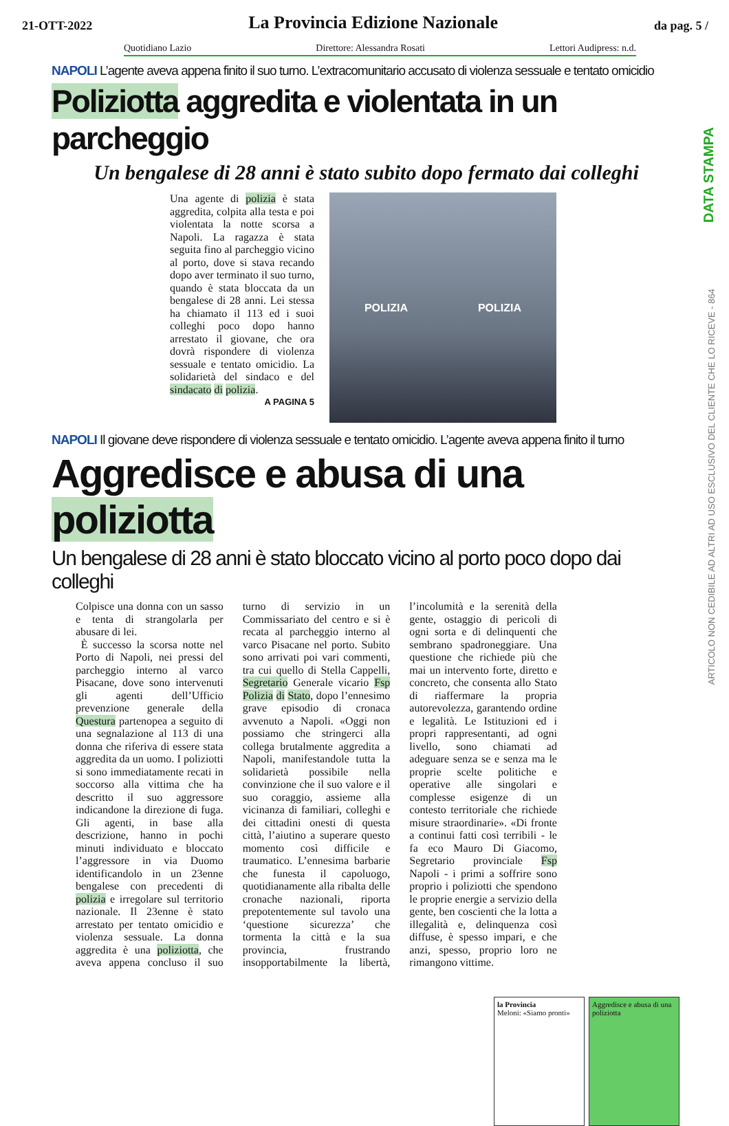21-OTT-2022 La Provincia Edizione Nazionale da pag. 5 /
Quotidiano Lazio Direttore: Alessandra Rosati Lettori Audipress: n.d.
DATA STAMPA
ARTICOLO NON CEDIBILE AD ALTRI AD USO ESCLUSIVO DEL CLIENTE CHE LO RICEVE - 864
NAPOLI L’agente aveva appena finito il suo turno. L’extracomunitario accusato di violenza sessuale e tentato omicidio
Poliziotta aggredita e violentata in un parcheggio
Un bengalese di 28 anni è stato subito dopo fermato dai colleghi
Una agente di polizia è stata aggredita, colpita alla testa e poi violentata la notte scorsa a Napoli. La ragazza è stata seguita fino al parcheggio vicino al porto, dove si stava recando dopo aver terminato il suo turno, quando è stata bloccata da un bengalese di 28 anni. Lei stessa ha chiamato il 113 ed i suoi colleghi poco dopo hanno arrestato il giovane, che ora dovrà rispondere di violenza sessuale e tentato omicidio. La solidarietà del sindaco e del sindacato di polizia.
A PAGINA 5
POLIZIA POLIZIA
NAPOLI Il giovane deve rispondere di violenza sessuale e tentato omicidio. L’agente aveva appena finito il turno
Aggredisce e abusa di una poliziotta
Un bengalese di 28 anni è stato bloccato vicino al porto poco dopo dai colleghi
Colpisce una donna con un sasso e tenta di strangolarla per abusare di lei.
È successo la scorsa notte nel Porto di Napoli, nei pressi del parcheggio interno al varco Pisacane, dove sono intervenuti gli agenti dell’Ufficio prevenzione generale della Questura partenopea a seguito di una segnalazione al 113 di una donna che riferiva di essere stata aggredita da un uomo. I poliziotti si sono immediatamente recati in soccorso alla vittima che ha descritto il suo aggressore indicandone la direzione di fuga. Gli agenti, in base alla descrizione, hanno in pochi minuti individuato e bloccato l’aggressore in via Duomo identificandolo in un 23enne bengalese con precedenti di polizia e irregolare sul territorio nazionale. Il 23enne è stato arrestato per tentato omicidio e violenza sessuale. La donna aggredita è una poliziotta, che aveva appena concluso il suo turno di servizio in un Commissariato del centro e si è recata al parcheggio interno al varco Pisacane nel porto. Subito sono arrivati poi vari commenti, tra cui quello di Stella Cappelli, Segretario Generale vicario Fsp Polizia di Stato, dopo l’ennesimo grave episodio di cronaca avvenuto a Napoli. «Oggi non possiamo che stringerci alla collega brutalmente aggredita a Napoli, manifestandole tutta la solidarietà possibile nella convinzione che il suo valore e il suo coraggio, assieme alla vicinanza di familiari, colleghi e dei cittadini onesti di questa città, l’aiutino a superare questo momento così difficile e traumatico. L’ennesima barbarie che funesta il capoluogo, quotidianamente alla ribalta delle cronache nazionali, riporta prepotentemente sul tavolo una ‘questione sicurezza’ che tormenta la città e la sua provincia, frustrando insopportabilmente la libertà, l’incolumità e la serenità della gente, ostaggio di pericoli di ogni sorta e di delinquenti che sembrano spadroneggiare. Una questione che richiede più che mai un intervento forte, diretto e concreto, che consenta allo Stato di riaffermare la propria autorevolezza, garantendo ordine e legalità. Le Istituzioni ed i propri rappresentanti, ad ogni livello, sono chiamati ad adeguare senza se e senza ma le proprie scelte politiche e operative alle singolari e complesse esigenze di un contesto territoriale che richiede misure straordinarie». «Di fronte a continui fatti così terribili - le fa eco Mauro Di Giacomo, Segretario provinciale Fsp Napoli - i primi a soffrire sono proprio i poliziotti che spendono le proprie energie a servizio della gente, ben coscienti che la lotta a illegalità e, delinquenza così diffuse, è spesso impari, e che anzi, spesso, proprio loro ne rimangono vittime.
la Provincia
Meloni: «Siamo pronti»
Aggredisce e abusa di una poliziotta